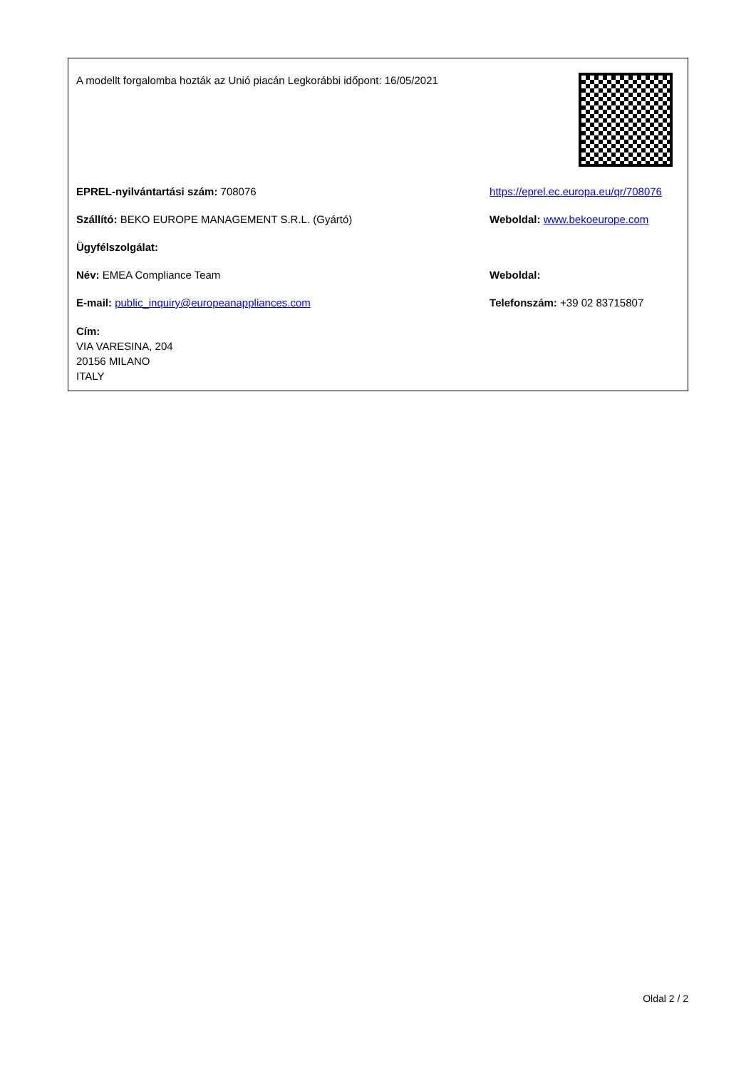| A modellt forgalomba hozták az Unió piacán Legkorábbi időpont: 16/05/2021 | |
| EPREL-nyilvántartási szám: 708076 | https://eprel.ec.europa.eu/qr/708076 |
| Szállító: BEKO EUROPE MANAGEMENT S.R.L. (Gyártó) | Weboldal: www.bekoeurope.com |
| Ügyfélszolgálat: | |
| Név: EMEA Compliance Team | Weboldal: |
| E-mail: public_inquiry@europeanappliances.com | Telefonszám: +39 02 83715807 |
| Cím: VIA VARESINA, 204 20156 MILANO ITALY | |
Oldal 2 / 2